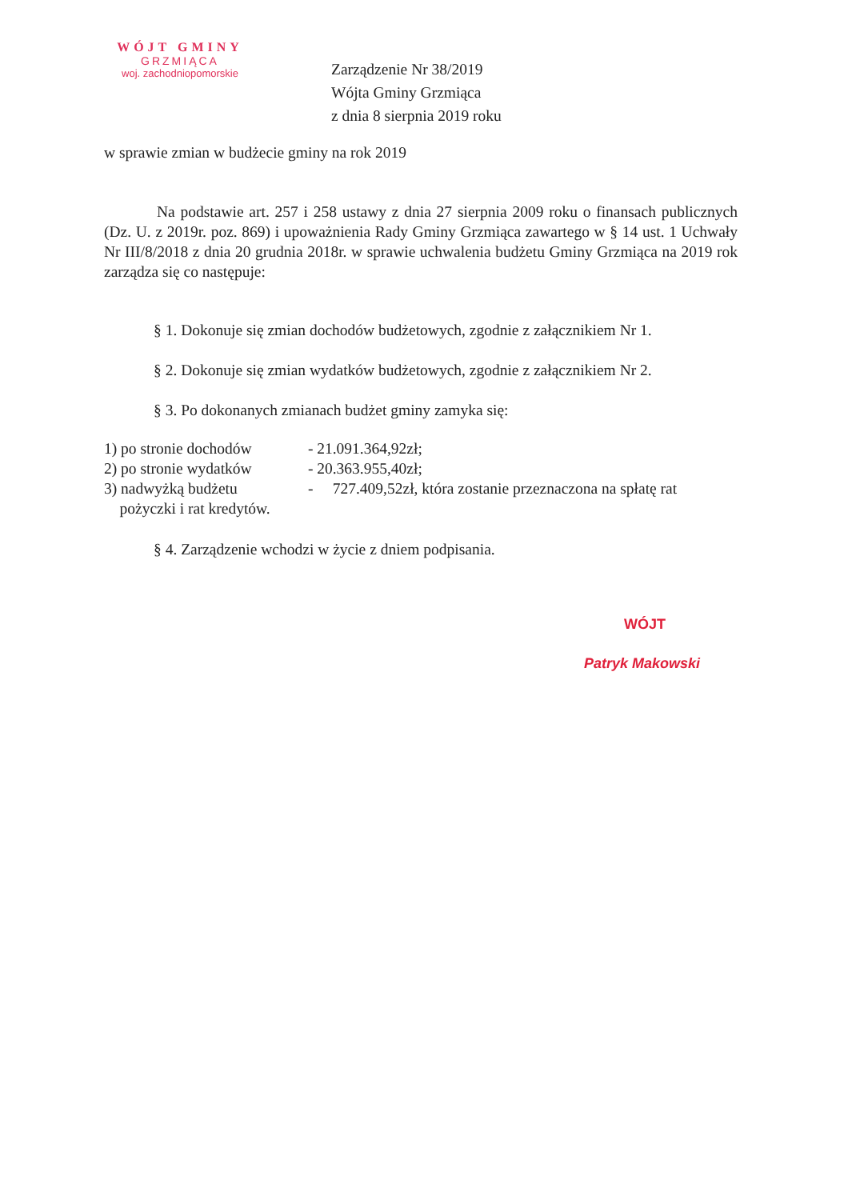WÓJT GMINY
GRZMIĄCA
woj. zachodniopomorskie
Zarządzenie Nr 38/2019
Wójta Gminy Grzmiąca
z dnia 8 sierpnia 2019 roku
w sprawie zmian w budżecie gminy na rok 2019
Na podstawie art. 257 i 258 ustawy z dnia 27 sierpnia 2009 roku o finansach publicznych (Dz. U. z 2019r. poz. 869) i upoważnienia Rady Gminy Grzmiąca zawartego w § 14 ust. 1 Uchwały Nr III/8/2018 z dnia 20 grudnia 2018r. w sprawie uchwalenia budżetu Gminy Grzmiąca na 2019 rok zarządza się co następuje:
§ 1. Dokonuje się zmian dochodów budżetowych, zgodnie z załącznikiem Nr 1.
§ 2. Dokonuje się zmian wydatków budżetowych, zgodnie z załącznikiem Nr 2.
§ 3. Po dokonanych zmianach budżet gminy zamyka się:
1) po stronie dochodów - 21.091.364,92zł;
2) po stronie wydatków - 20.363.955,40zł;
3) nadwyżką budżetu - 727.409,52zł, która zostanie przeznaczona na spłatę rat
pożyczki i rat kredytów.
§ 4. Zarządzenie wchodzi w życie z dniem podpisania.
WÓJT
Patryk Makowski